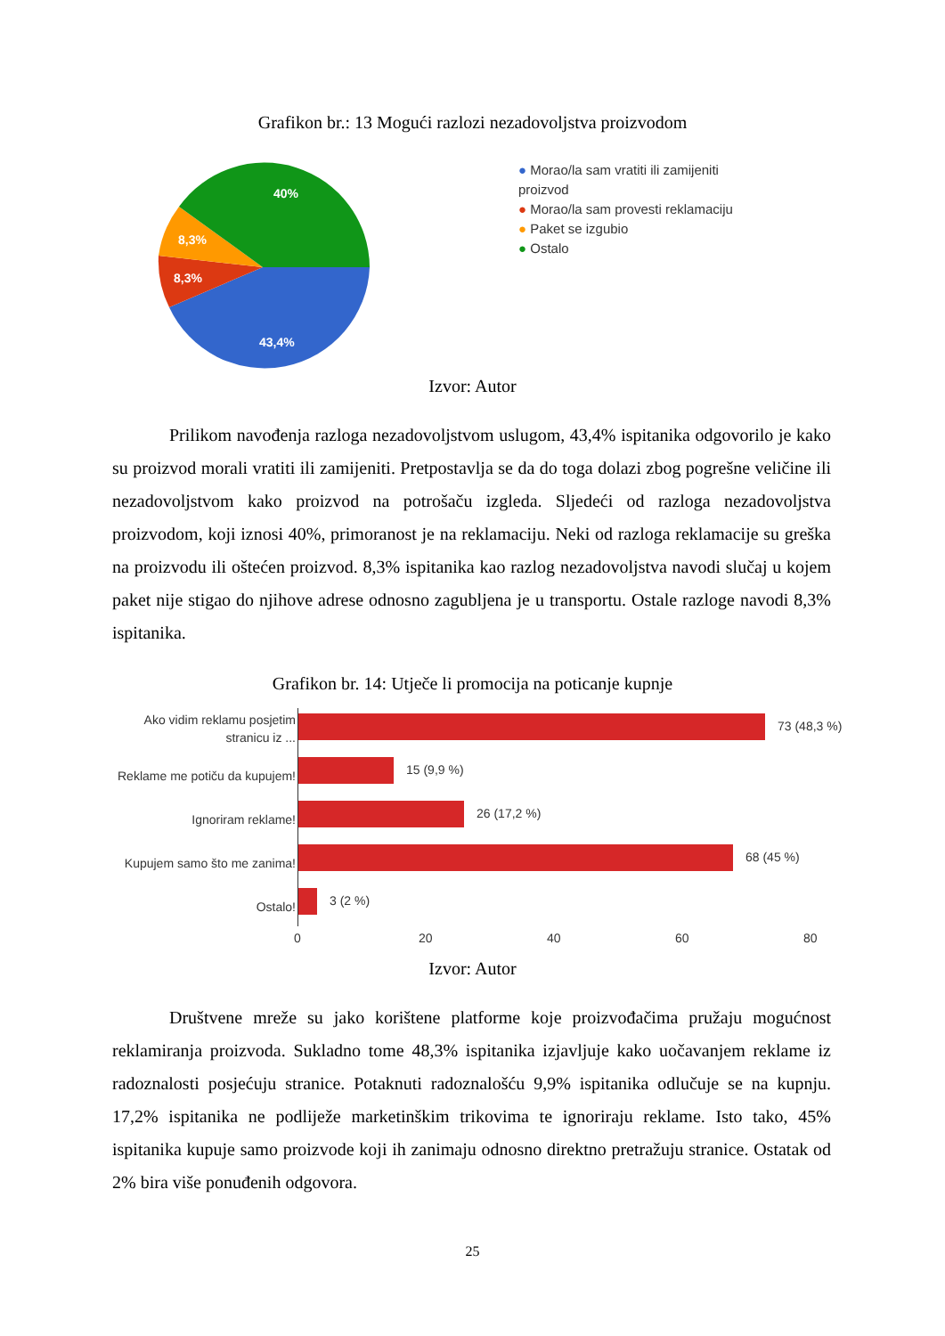Grafikon br.: 13 Mogući razlozi nezadovoljstva proizvodom
40%
8,3%
8,3%
43,4%
● Morao/la sam vratiti ili zamijeniti proizvod
● Morao/la sam provesti reklamaciju
● Paket se izgubio
● Ostalo
Izvor: Autor
Prilikom navođenja razloga nezadovoljstvom uslugom, 43,4% ispitanika odgovorilo je kako su proizvod morali vratiti ili zamijeniti. Pretpostavlja se da do toga dolazi zbog pogrešne veličine ili nezadovoljstvom kako proizvod na potrošaču izgleda. Sljedeći od razloga nezadovoljstva proizvodom, koji iznosi 40%, primoranost je na reklamaciju. Neki od razloga reklamacije su greška na proizvodu ili oštećen proizvod. 8,3% ispitanika kao razlog nezadovoljstva navodi slučaj u kojem paket nije stigao do njihove adrese odnosno zagubljena je u transportu. Ostale razloge navodi 8,3% ispitanika.
Grafikon br. 14: Utječe li promocija na poticanje kupnje
Ako vidim reklamu posjetim stranicu iz ...
Reklame me potiču da kupujem!
Ignoriram reklame!
Kupujem samo što me zanima!
Ostalo!
73 (48,3 %)
15 (9,9 %)
26 (17,2 %)
68 (45 %)
3 (2 %)
0 20 40 60 80
Izvor: Autor
Društvene mreže su jako korištene platforme koje proizvođačima pružaju mogućnost reklamiranja proizvoda. Sukladno tome 48,3% ispitanika izjavljuje kako uočavanjem reklame iz radoznalosti posjećuju stranice. Potaknuti radoznalošću 9,9% ispitanika odlučuje se na kupnju. 17,2% ispitanika ne podliježe marketinškim trikovima te ignoriraju reklame. Isto tako, 45% ispitanika kupuje samo proizvode koji ih zanimaju odnosno direktno pretražuju stranice. Ostatak od 2% bira više ponuđenih odgovora.
25